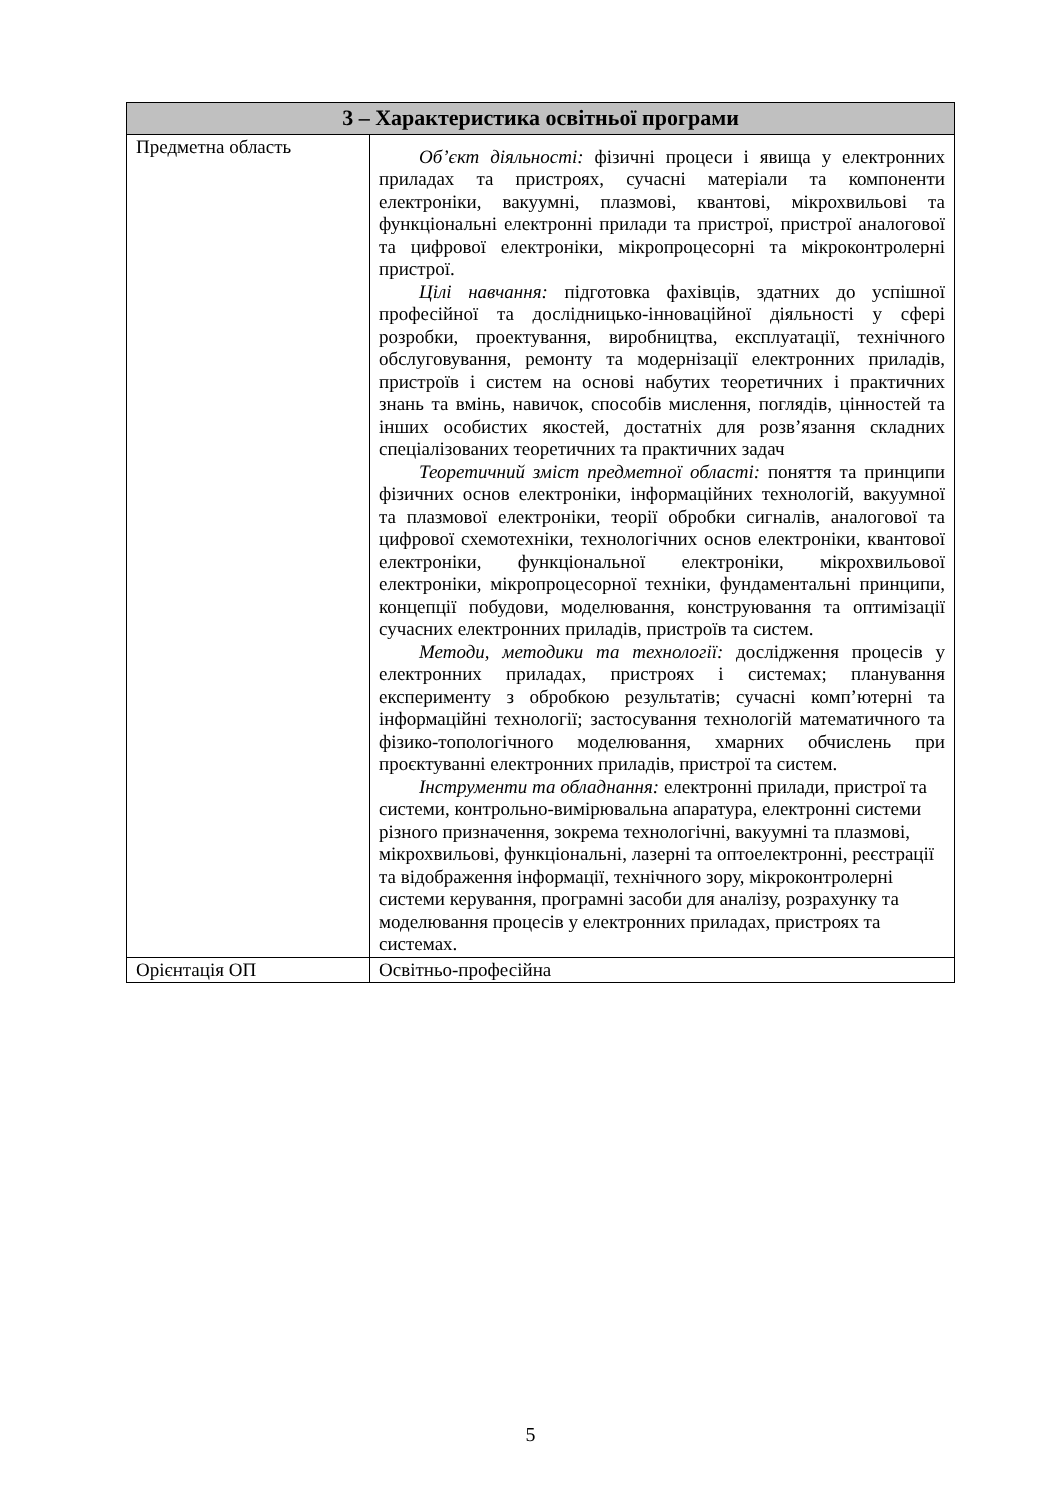| 3 – Характеристика освітньої програми | |
| --- | --- |
| Предметна область | Об’єкт діяльності: фізичні процеси і явища у електронних приладах та пристроях, сучасні матеріали та компоненти електроніки, вакуумні, плазмові, квантові, мікрохвильові та функціональні електронні прилади та пристрої, пристрої аналогової та цифрової електроніки, мікропроцесорні та мікроконтролерні пристрої. Цілі навчання: підготовка фахівців, здатних до успішної професійної та дослідницько-інноваційної діяльності у сфері розробки, проектування, виробництва, експлуатації, технічного обслуговування, ремонту та модернізації електронних приладів, пристроїв і систем на основі набутих теоретичних і практичних знань та вмінь, навичок, способів мислення, поглядів, цінностей та інших особистих якостей, достатніх для розв’язання складних спеціалізованих теоретичних та практичних задач Теоретичний зміст предметної області: поняття та принципи фізичних основ електроніки, інформаційних технологій, вакуумної та плазмової електроніки, теорії обробки сигналів, аналогової та цифрової схемотехніки, технологічних основ електроніки, квантової електроніки, функціональної електроніки, мікрохвильової електроніки, мікропроцесорної техніки, фундаментальні принципи, концепції побудови, моделювання, конструювання та оптимізації сучасних електронних приладів, пристроїв та систем. Методи, методики та технології: дослідження процесів у електронних приладах, пристроях і системах; планування експерименту з обробкою результатів; сучасні комп’ютерні та інформаційні технології; застосування технологій математичного та фізико-топологічного моделювання, хмарних обчислень при проєктуванні електронних приладів, пристрої та систем. Інструменти та обладнання: електронні прилади, пристрої та системи, контрольно-вимірювальна апаратура, електронні системи різного призначення, зокрема технологічні, вакуумні та плазмові, мікрохвильові, функціональні, лазерні та оптоелектронні, реєстрації та відображення інформації, технічного зору, мікроконтролерні системи керування, програмні засоби для аналізу, розрахунку та моделювання процесів у електронних приладах, пристроях та системах. |
| Орієнтація ОП | Освітньо-професійна |
5